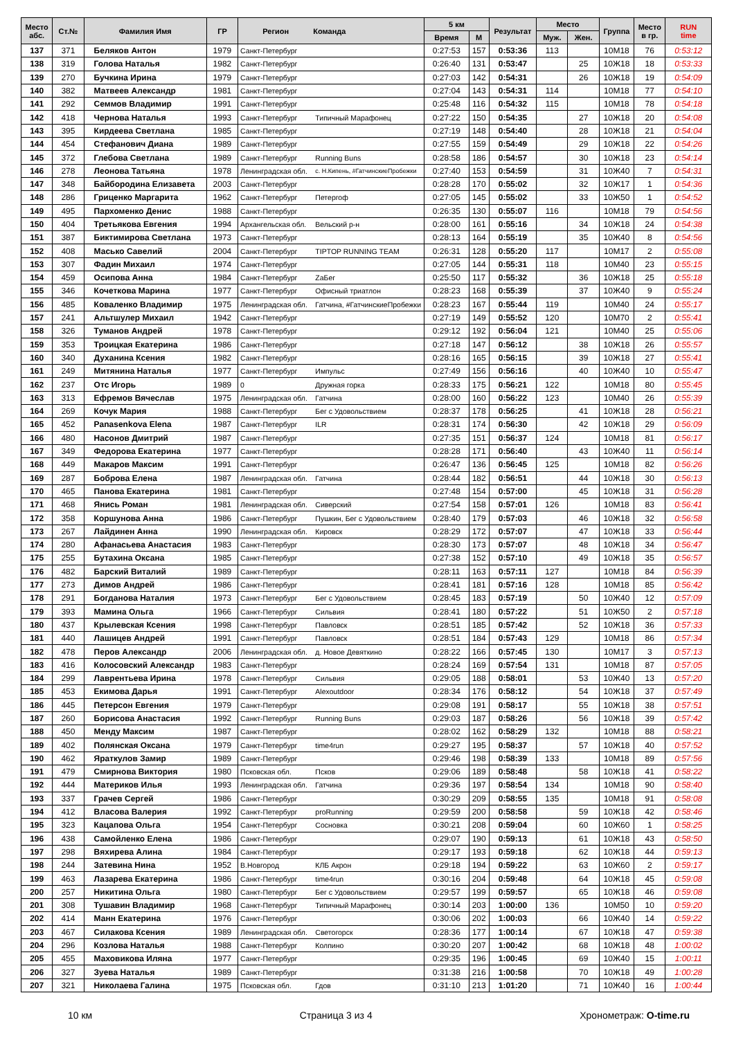| Место абс. | Ст.№ | Фамилия Имя | ГР | Регион | Команда | 5 км | | Результат | Место | | Группа | Место в гр. | RUN time |
| --- | --- | --- | --- | --- | --- | --- | --- | --- | --- | --- | --- | --- | --- |
| | | | | | | Время | М | | Муж. | Жен. | | | |
| 137 | 371 | Беляков Антон | 1979 | Санкт-Петербург | | 0:27:53 | 157 | 0:53:36 | 113 | | 10М18 | 76 | 0:53:12 |
| 138 | 319 | Голова Наталья | 1982 | Санкт-Петербург | | 0:26:40 | 131 | 0:53:47 | | 25 | 10Ж18 | 18 | 0:53:33 |
| 139 | 270 | Бучкина Ирина | 1979 | Санкт-Петербург | | 0:27:03 | 142 | 0:54:31 | | 26 | 10Ж18 | 19 | 0:54:09 |
| 140 | 382 | Матвеев Александр | 1981 | Санкт-Петербург | | 0:27:04 | 143 | 0:54:31 | 114 | | 10М18 | 77 | 0:54:10 |
| 141 | 292 | Семмов Владимир | 1991 | Санкт-Петербург | | 0:25:48 | 116 | 0:54:32 | 115 | | 10М18 | 78 | 0:54:18 |
| 142 | 418 | Чернова Наталья | 1993 | Санкт-Петербург | Типичный Марафонец | 0:27:22 | 150 | 0:54:35 | | 27 | 10Ж18 | 20 | 0:54:08 |
| 143 | 395 | Кирдеева Светлана | 1985 | Санкт-Петербург | | 0:27:19 | 148 | 0:54:40 | | 28 | 10Ж18 | 21 | 0:54:04 |
| 144 | 454 | Стефанович Диана | 1989 | Санкт-Петербург | | 0:27:55 | 159 | 0:54:49 | | 29 | 10Ж18 | 22 | 0:54:26 |
| 145 | 372 | Глебова Светлана | 1989 | Санкт-Петербург | Running Buns | 0:28:58 | 186 | 0:54:57 | | 30 | 10Ж18 | 23 | 0:54:14 |
| 146 | 278 | Леонова Татьяна | 1978 | Ленинградская обл. | с. Н.Кипень, #ГатчинскиеПробежки | 0:27:40 | 153 | 0:54:59 | | 31 | 10Ж40 | 7 | 0:54:31 |
| 147 | 348 | Байбородина Елизавета | 2003 | Санкт-Петербург | | 0:28:28 | 170 | 0:55:02 | | 32 | 10Ж17 | 1 | 0:54:36 |
| 148 | 286 | Гриценко Маргарита | 1962 | Санкт-Петербург | Петергоф | 0:27:05 | 145 | 0:55:02 | | 33 | 10Ж50 | 1 | 0:54:52 |
| 149 | 495 | Пархоменко Денис | 1988 | Санкт-Петербург | | 0:26:35 | 130 | 0:55:07 | 116 | | 10М18 | 79 | 0:54:56 |
| 150 | 404 | Третьякова Евгения | 1994 | Архангельская обл. | Вельский р-н | 0:28:00 | 161 | 0:55:16 | | 34 | 10Ж18 | 24 | 0:54:38 |
| 151 | 387 | Биктимирова Светлана | 1973 | Санкт-Петербург | | 0:28:13 | 164 | 0:55:19 | | 35 | 10Ж40 | 8 | 0:54:56 |
| 152 | 408 | Масько Савелий | 2004 | Санкт-Петербург | TIPTOP RUNNING TEAM | 0:26:31 | 128 | 0:55:20 | 117 | | 10М17 | 2 | 0:55:08 |
| 153 | 307 | Фадин Михаил | 1974 | Санкт-Петербург | | 0:27:05 | 144 | 0:55:31 | 118 | | 10М40 | 23 | 0:55:15 |
| 154 | 459 | Осипова Анна | 1984 | Санкт-Петербург | ZaБег | 0:25:50 | 117 | 0:55:32 | | 36 | 10Ж18 | 25 | 0:55:18 |
| 155 | 346 | Кочеткова Марина | 1977 | Санкт-Петербург | Офисный триатлон | 0:28:23 | 168 | 0:55:39 | | 37 | 10Ж40 | 9 | 0:55:24 |
| 156 | 485 | Коваленко Владимир | 1975 | Ленинградская обл. | Гатчина, #ГатчинскиеПробежки | 0:28:23 | 167 | 0:55:44 | 119 | | 10М40 | 24 | 0:55:17 |
| 157 | 241 | Альтшулер Михаил | 1942 | Санкт-Петербург | | 0:27:19 | 149 | 0:55:52 | 120 | | 10М70 | 2 | 0:55:41 |
| 158 | 326 | Туманов Андрей | 1978 | Санкт-Петербург | | 0:29:12 | 192 | 0:56:04 | 121 | | 10М40 | 25 | 0:55:06 |
| 159 | 353 | Троицкая Екатерина | 1986 | Санкт-Петербург | | 0:27:18 | 147 | 0:56:12 | | 38 | 10Ж18 | 26 | 0:55:57 |
| 160 | 340 | Духанина Ксения | 1982 | Санкт-Петербург | | 0:28:16 | 165 | 0:56:15 | | 39 | 10Ж18 | 27 | 0:55:41 |
| 161 | 249 | Митянина Наталья | 1977 | Санкт-Петербург | Импульс | 0:27:49 | 156 | 0:56:16 | | 40 | 10Ж40 | 10 | 0:55:47 |
| 162 | 237 | Отс Игорь | 1989 | 0 | Дружная горка | 0:28:33 | 175 | 0:56:21 | 122 | | 10М18 | 80 | 0:55:45 |
| 163 | 313 | Ефремов Вячеслав | 1975 | Ленинградская обл. | Гатчина | 0:28:00 | 160 | 0:56:22 | 123 | | 10М40 | 26 | 0:55:39 |
| 164 | 269 | Кочук Мария | 1988 | Санкт-Петербург | Бег с Удовольствием | 0:28:37 | 178 | 0:56:25 | | 41 | 10Ж18 | 28 | 0:56:21 |
| 165 | 452 | Panasenkova Elena | 1987 | Санкт-Петербург | ILR | 0:28:31 | 174 | 0:56:30 | | 42 | 10Ж18 | 29 | 0:56:09 |
| 166 | 480 | Насонов Дмитрий | 1987 | Санкт-Петербург | | 0:27:35 | 151 | 0:56:37 | 124 | | 10М18 | 81 | 0:56:17 |
| 167 | 349 | Федорова Екатерина | 1977 | Санкт-Петербург | | 0:28:28 | 171 | 0:56:40 | | 43 | 10Ж40 | 11 | 0:56:14 |
| 168 | 449 | Макаров Максим | 1991 | Санкт-Петербург | | 0:26:47 | 136 | 0:56:45 | 125 | | 10М18 | 82 | 0:56:26 |
| 169 | 287 | Боброва Елена | 1987 | Ленинградская обл. | Гатчина | 0:28:44 | 182 | 0:56:51 | | 44 | 10Ж18 | 30 | 0:56:13 |
| 170 | 465 | Панова Екатерина | 1981 | Санкт-Петербург | | 0:27:48 | 154 | 0:57:00 | | 45 | 10Ж18 | 31 | 0:56:28 |
| 171 | 468 | Янись Роман | 1981 | Ленинградская обл. | Сиверский | 0:27:54 | 158 | 0:57:01 | 126 | | 10М18 | 83 | 0:56:41 |
| 172 | 358 | Коршунова Анна | 1986 | Санкт-Петербург | Пушкин, Бег с Удовольствием | 0:28:40 | 179 | 0:57:03 | | 46 | 10Ж18 | 32 | 0:56:58 |
| 173 | 267 | Лайдинен Анна | 1990 | Ленинградская обл. | Кировск | 0:28:29 | 172 | 0:57:07 | | 47 | 10Ж18 | 33 | 0:56:44 |
| 174 | 280 | Афанасьева Анастасия | 1983 | Санкт-Петербург | | 0:28:30 | 173 | 0:57:07 | | 48 | 10Ж18 | 34 | 0:56:47 |
| 175 | 255 | Бутахина Оксана | 1985 | Санкт-Петербург | | 0:27:38 | 152 | 0:57:10 | | 49 | 10Ж18 | 35 | 0:56:57 |
| 176 | 482 | Барский Виталий | 1989 | Санкт-Петербург | | 0:28:11 | 163 | 0:57:11 | 127 | | 10М18 | 84 | 0:56:39 |
| 177 | 273 | Димов Андрей | 1986 | Санкт-Петербург | | 0:28:41 | 181 | 0:57:16 | 128 | | 10М18 | 85 | 0:56:42 |
| 178 | 291 | Богданова Наталия | 1973 | Санкт-Петербург | Бег с Удовольствием | 0:28:45 | 183 | 0:57:19 | | 50 | 10Ж40 | 12 | 0:57:09 |
| 179 | 393 | Мамина Ольга | 1966 | Санкт-Петербург | Сильвия | 0:28:41 | 180 | 0:57:22 | | 51 | 10Ж50 | 2 | 0:57:18 |
| 180 | 437 | Крылевская Ксения | 1998 | Санкт-Петербург | Павловск | 0:28:51 | 185 | 0:57:42 | | 52 | 10Ж18 | 36 | 0:57:33 |
| 181 | 440 | Лашицев Андрей | 1991 | Санкт-Петербург | Павловск | 0:28:51 | 184 | 0:57:43 | 129 | | 10М18 | 86 | 0:57:34 |
| 182 | 478 | Перов Александр | 2006 | Ленинградская обл. | д. Новое Девяткино | 0:28:22 | 166 | 0:57:45 | 130 | | 10М17 | 3 | 0:57:13 |
| 183 | 416 | Колосовский Александр | 1983 | Санкт-Петербург | | 0:28:24 | 169 | 0:57:54 | 131 | | 10М18 | 87 | 0:57:05 |
| 184 | 299 | Лаврентьева Ирина | 1978 | Санкт-Петербург | Сильвия | 0:29:05 | 188 | 0:58:01 | | 53 | 10Ж40 | 13 | 0:57:20 |
| 185 | 453 | Екимова Дарья | 1991 | Санкт-Петербург | Alexoutdoor | 0:28:34 | 176 | 0:58:12 | | 54 | 10Ж18 | 37 | 0:57:49 |
| 186 | 445 | Петерсон Евгения | 1979 | Санкт-Петербург | | 0:29:08 | 191 | 0:58:17 | | 55 | 10Ж18 | 38 | 0:57:51 |
| 187 | 260 | Борисова Анастасия | 1992 | Санкт-Петербург | Running Buns | 0:29:03 | 187 | 0:58:26 | | 56 | 10Ж18 | 39 | 0:57:42 |
| 188 | 450 | Менду Максим | 1987 | Санкт-Петербург | | 0:28:02 | 162 | 0:58:29 | 132 | | 10М18 | 88 | 0:58:21 |
| 189 | 402 | Полянская Оксана | 1979 | Санкт-Петербург | time4run | 0:29:27 | 195 | 0:58:37 | | 57 | 10Ж18 | 40 | 0:57:52 |
| 190 | 462 | Яраткулов Замир | 1989 | Санкт-Петербург | | 0:29:46 | 198 | 0:58:39 | 133 | | 10М18 | 89 | 0:57:56 |
| 191 | 479 | Смирнова Виктория | 1980 | Псковская обл. | Псков | 0:29:06 | 189 | 0:58:48 | | 58 | 10Ж18 | 41 | 0:58:22 |
| 192 | 444 | Материков Илья | 1993 | Ленинградская обл. | Гатчина | 0:29:36 | 197 | 0:58:54 | 134 | | 10М18 | 90 | 0:58:40 |
| 193 | 337 | Грачев Сергей | 1986 | Санкт-Петербург | | 0:30:29 | 209 | 0:58:55 | 135 | | 10М18 | 91 | 0:58:08 |
| 194 | 412 | Власова Валерия | 1992 | Санкт-Петербург | proRunning | 0:29:59 | 200 | 0:58:58 | | 59 | 10Ж18 | 42 | 0:58:46 |
| 195 | 323 | Кацапова Ольга | 1954 | Санкт-Петербург | Сосновка | 0:30:21 | 208 | 0:59:04 | | 60 | 10Ж60 | 1 | 0:58:25 |
| 196 | 438 | Самойленко Елена | 1986 | Санкт-Петербург | | 0:29:07 | 190 | 0:59:13 | | 61 | 10Ж18 | 43 | 0:58:50 |
| 197 | 298 | Вяхирева Алина | 1984 | Санкт-Петербург | | 0:29:17 | 193 | 0:59:18 | | 62 | 10Ж18 | 44 | 0:59:13 |
| 198 | 244 | Затевина Нина | 1952 | В.Новгород | КЛБ Акрон | 0:29:18 | 194 | 0:59:22 | | 63 | 10Ж60 | 2 | 0:59:17 |
| 199 | 463 | Лазарева Екатерина | 1986 | Санкт-Петербург | time4run | 0:30:16 | 204 | 0:59:48 | | 64 | 10Ж18 | 45 | 0:59:08 |
| 200 | 257 | Никитина Ольга | 1980 | Санкт-Петербург | Бег с Удовольствием | 0:29:57 | 199 | 0:59:57 | | 65 | 10Ж18 | 46 | 0:59:08 |
| 201 | 308 | Тушавин Владимир | 1968 | Санкт-Петербург | Типичный Марафонец | 0:30:14 | 203 | 1:00:00 | 136 | | 10М50 | 10 | 0:59:20 |
| 202 | 414 | Манн Екатерина | 1976 | Санкт-Петербург | | 0:30:06 | 202 | 1:00:03 | | 66 | 10Ж40 | 14 | 0:59:22 |
| 203 | 467 | Силакова Ксения | 1989 | Ленинградская обл. | Светогорск | 0:28:36 | 177 | 1:00:14 | | 67 | 10Ж18 | 47 | 0:59:38 |
| 204 | 296 | Козлова Наталья | 1988 | Санкт-Петербург | Колпино | 0:30:20 | 207 | 1:00:42 | | 68 | 10Ж18 | 48 | 1:00:02 |
| 205 | 455 | Маховикова Иляна | 1977 | Санкт-Петербург | | 0:29:35 | 196 | 1:00:45 | | 69 | 10Ж40 | 15 | 1:00:11 |
| 206 | 327 | Зуева Наталья | 1989 | Санкт-Петербург | | 0:31:38 | 216 | 1:00:58 | | 70 | 10Ж18 | 49 | 1:00:28 |
| 207 | 321 | Николаева Галина | 1975 | Псковская обл. | Гдов | 0:31:10 | 213 | 1:01:20 | | 71 | 10Ж40 | 16 | 1:00:44 |
10 км Страница 3 из 4 Хронометраж: O-time.ru